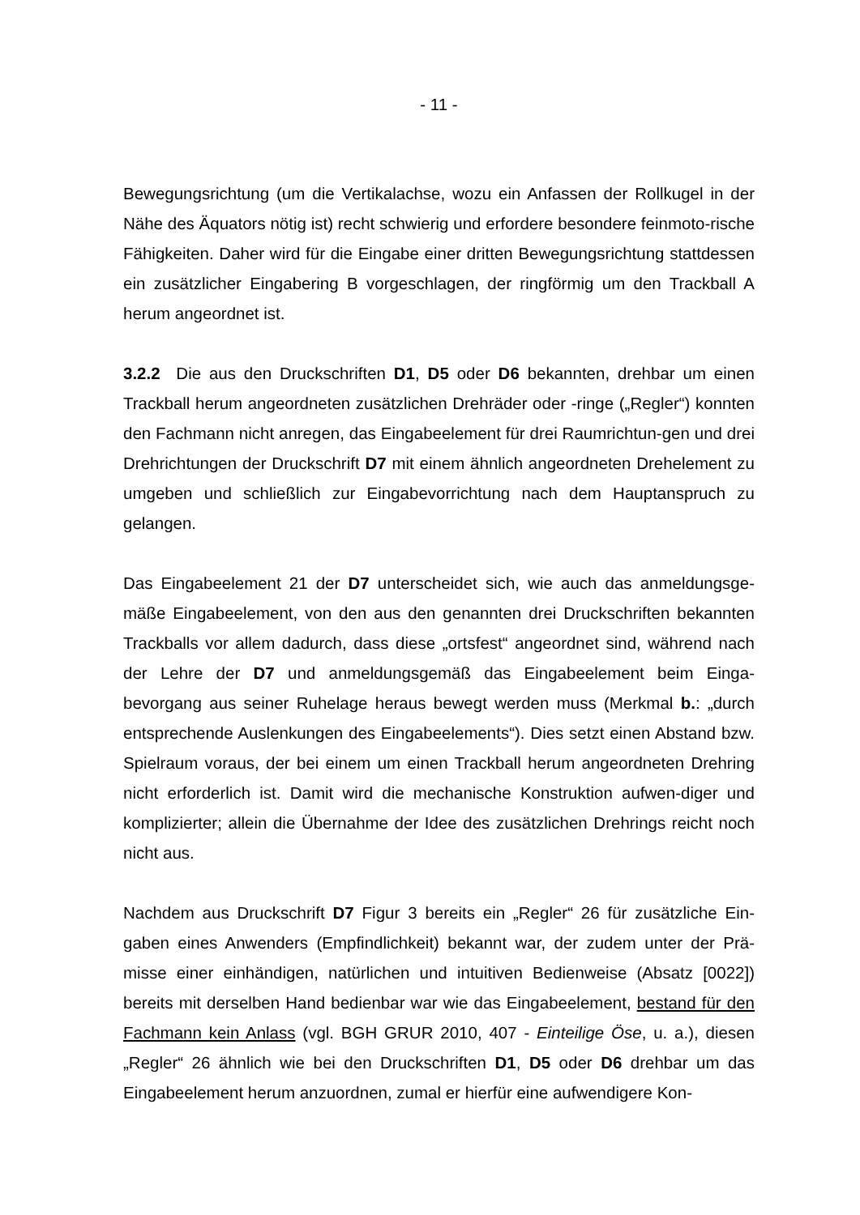- 11 -
Bewegungsrichtung (um die Vertikalachse, wozu ein Anfassen der Rollkugel in der Nähe des Äquators nötig ist) recht schwierig und erfordere besondere feinmoto-rische Fähigkeiten. Daher wird für die Eingabe einer dritten Bewegungsrichtung stattdessen ein zusätzlicher Eingabering B vorgeschlagen, der ringförmig um den Trackball A herum angeordnet ist.
3.2.2 Die aus den Druckschriften D1, D5 oder D6 bekannten, drehbar um einen Trackball herum angeordneten zusätzlichen Drehräder oder -ringe („Regler“) konnten den Fachmann nicht anregen, das Eingabeelement für drei Raumrichtun-gen und drei Drehrichtungen der Druckschrift D7 mit einem ähnlich angeordneten Drehelement zu umgeben und schließlich zur Eingabevorrichtung nach dem Hauptanspruch zu gelangen.
Das Eingabeelement 21 der D7 unterscheidet sich, wie auch das anmeldungsge-mäße Eingabeelement, von den aus den genannten drei Druckschriften bekannten Trackballs vor allem dadurch, dass diese „ortsfest“ angeordnet sind, während nach der Lehre der D7 und anmeldungsgemäß das Eingabeelement beim Einga-bevorgang aus seiner Ruhelage heraus bewegt werden muss (Merkmal b.: „durch entsprechende Auslenkungen des Eingabeelements“). Dies setzt einen Abstand bzw. Spielraum voraus, der bei einem um einen Trackball herum angeordneten Drehring nicht erforderlich ist. Damit wird die mechanische Konstruktion aufwen-diger und komplizierter; allein die Übernahme der Idee des zusätzlichen Drehrings reicht noch nicht aus.
Nachdem aus Druckschrift D7 Figur 3 bereits ein „Regler“ 26 für zusätzliche Ein-gaben eines Anwenders (Empfindlichkeit) bekannt war, der zudem unter der Prä-misse einer einhändigen, natürlichen und intuitiven Bedienweise (Absatz [0022]) bereits mit derselben Hand bedienbar war wie das Eingabeelement, bestand für den Fachmann kein Anlass (vgl. BGH GRUR 2010, 407 - Einteilige Öse, u. a.), diesen „Regler“ 26 ähnlich wie bei den Druckschriften D1, D5 oder D6 drehbar um das Eingabeelement herum anzuordnen, zumal er hierfür eine aufwendigere Kon-